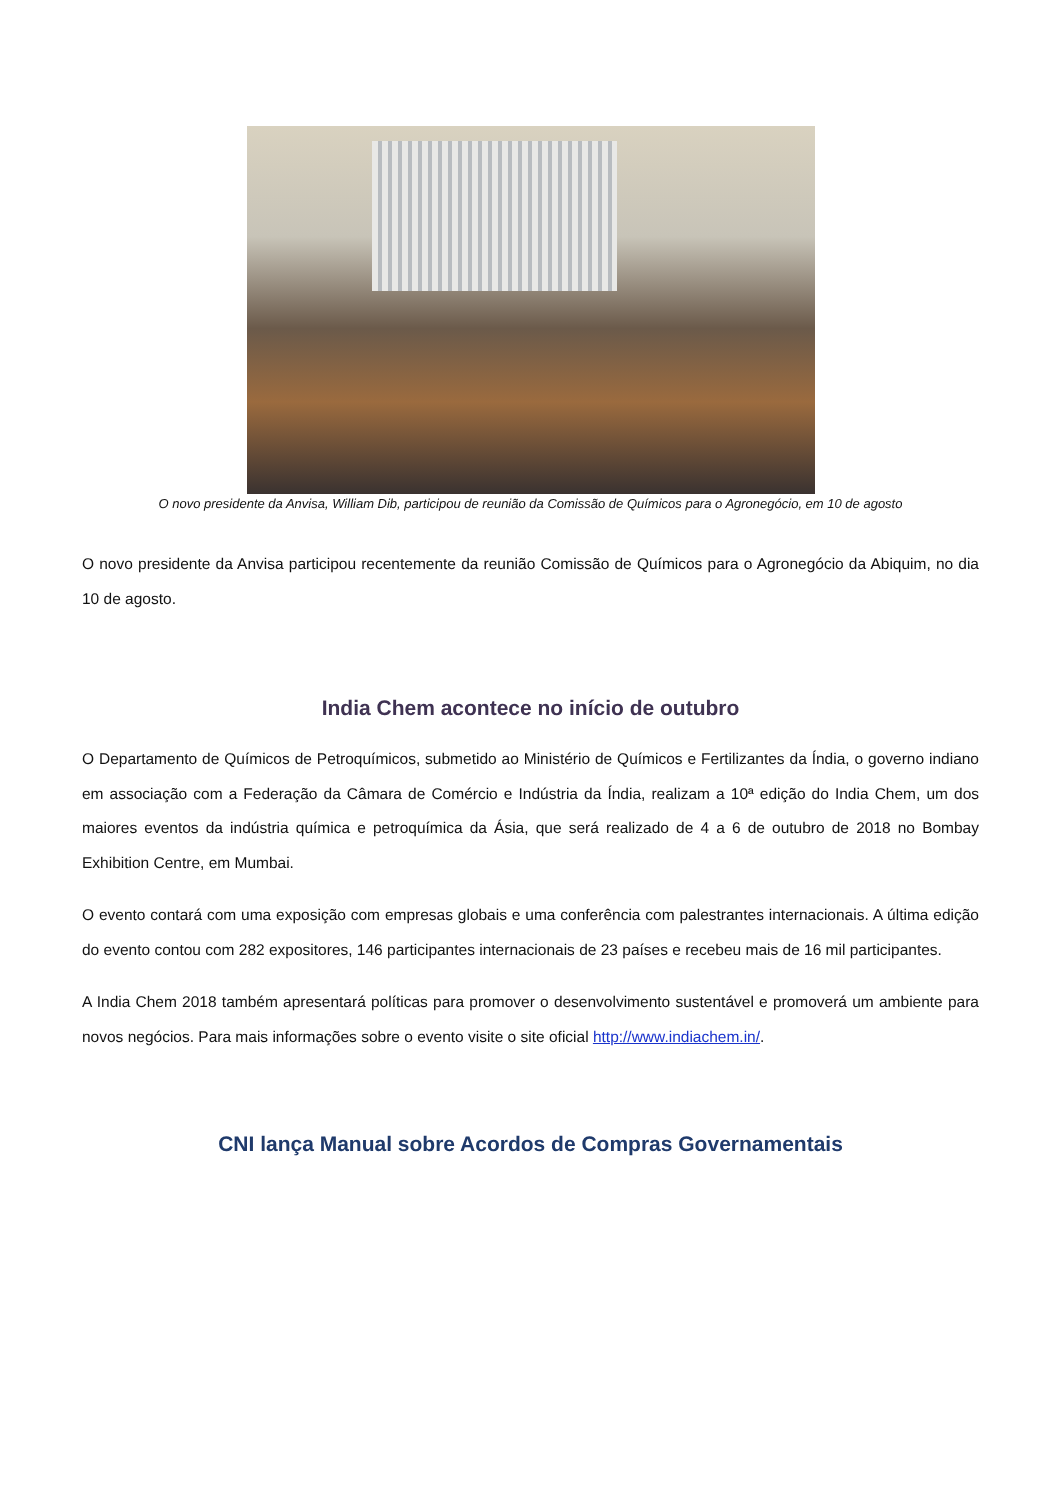O novo presidente da Anvisa, William Dib, participou de reunião da Comissão de Químicos para o Agronegócio, em 10 de agosto
O novo presidente da Anvisa participou recentemente da reunião Comissão de Químicos para o Agronegócio da Abiquim, no dia 10 de agosto.
India Chem acontece no início de outubro
O Departamento de Químicos de Petroquímicos, submetido ao Ministério de Químicos e Fertilizantes da Índia, o governo indiano em associação com a Federação da Câmara de Comércio e Indústria da Índia, realizam a 10ª edição do India Chem, um dos maiores eventos da indústria química e petroquímica da Ásia, que será realizado de 4 a 6 de outubro de 2018 no Bombay Exhibition Centre, em Mumbai.
O evento contará com uma exposição com empresas globais e uma conferência com palestrantes internacionais. A última edição do evento contou com 282 expositores, 146 participantes internacionais de 23 países e recebeu mais de 16 mil participantes.
A India Chem 2018 também apresentará políticas para promover o desenvolvimento sustentável e promoverá um ambiente para novos negócios. Para mais informações sobre o evento visite o site oficial http://www.indiachem.in/.
CNI lança Manual sobre Acordos de Compras Governamentais